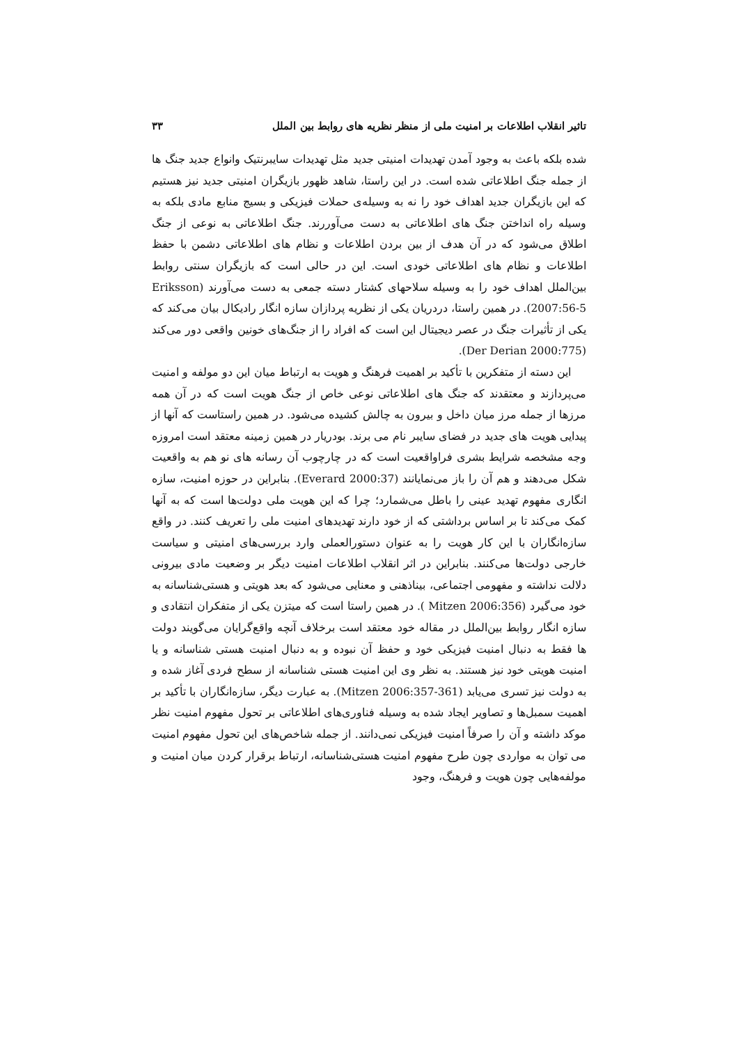تاثیر انقلاب اطلاعات بر امنیت ملی از منظر نظریه های روابط بین الملل ۳۳
شده بلکه باعث به وجود آمدن تهدیدات امنیتی جدید مثل تهدیدات سایبرنتیک وانواع جدید جنگ ها از جمله جنگ اطلاعاتی شده است. در این راستا، شاهد ظهور بازیگران امنیتی جدید نیز هستیم که این بازیگران جدید اهداف خود را نه به وسیله‌ی حملات فیزیکی و بسیج منابع مادی بلکه به وسیله راه انداختن جنگ های اطلاعاتی به دست می‌آوررند. جنگ اطلاعاتی به نوعی از جنگ اطلاق می‌شود که در آن هدف از بین بردن اطلاعات و نظام های اطلاعاتی دشمن با حفظ اطلاعات و نظام های اطلاعاتی خودی است. این در حالی است که بازیگران سنتی روابط بین‌الملل اهداف خود را به وسیله سلاحهای کشتار دسته جمعی به دست می‌آورند (Eriksson 2007:56-5). در همین راستا، دردریان یکی از نظریه پردازان سازه انگار رادیکال بیان می‌کند که یکی از تأثیرات جنگ در عصر دیجیتال این است که افراد را از جنگ‌های خونین واقعی دور می‌کند (Der Derian 2000:775).
این دسته از متفکرین با تأکید بر اهمیت فرهنگ و هویت به ارتباط میان این دو مولفه و امنیت می‌پردازند و معتقدند که جنگ های اطلاعاتی نوعی خاص از جنگ هویت است که در آن همه مرزها از جمله مرز میان داخل و بیرون به چالش کشیده می‌شود. در همین راستاست که آنها از پیدایی هویت های جدید در فضای سایبر نام می برند. بودریار در همین زمینه معتقد است امروزه وجه مشخصه شرایط بشری فراواقعیت است که در چارچوب آن رسانه های نو هم به واقعیت شکل می‌دهند و هم آن را باز می‌نمایانند (Everard 2000:37). بنابراین در حوزه امنیت، سازه انگاری مفهوم تهدید عینی را باطل می‌شمارد؛ چرا که این هویت ملی دولت‌ها است که به آنها کمک می‌کند تا بر اساس برداشتی که از خود دارند تهدیدهای امنیت ملی را تعریف کنند. در واقع سازه‌انگاران با این کار هویت را به عنوان دستورالعملی وارد بررسی‌های امنیتی و سیاست خارجی دولت‌ها می‌کنند. بنابراین در اثر انقلاب اطلاعات امنیت دیگر بر وضعیت مادی بیرونی دلالت نداشته و مفهومی اجتماعی، بیناذهنی و معنایی می‌شود که بعد هویتی و هستی‌شناسانه به خود می‌گیرد (Mitzen 2006:356 ). در همین راستا است که میتزن یکی از متفکران انتقادی و سازه انگار روابط بین‌الملل در مقاله خود معتقد است برخلاف آنچه واقع‌گرایان می‌گویند دولت ها فقط به دنبال امنیت فیزیکی خود و حفظ آن نبوده و به دنبال امنیت هستی شناسانه و یا امنیت هویتی خود نیز هستند. به نظر وی این امنیت هستی شناسانه از سطح فردی آغاز شده و به دولت نیز تسری می‌یابد (Mitzen 2006:357-361). به عبارت دیگر، سازه‌انگاران با تأکید بر اهمیت سمبل‌ها و تصاویر ایجاد شده به وسیله فناوری‌های اطلاعاتی بر تحول مفهوم امنیت نظر موکد داشته و آن را صرفاً امنیت فیزیکی نمی‌دانند. از جمله شاخص‌های این تحول مفهوم امنیت می توان به مواردی چون طرح مفهوم امنیت هستی‌شناسانه، ارتباط برقرار کردن میان امنیت و مولفه‌هایی چون هویت و فرهنگ، وجود